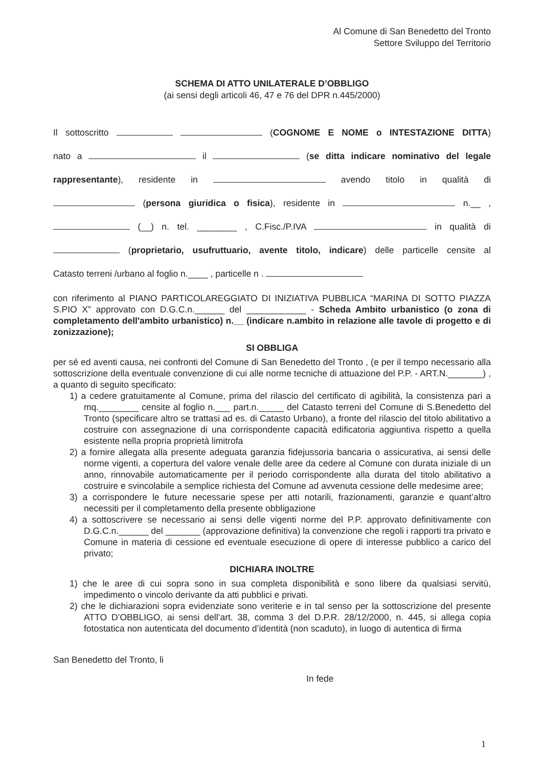Al Comune di San Benedetto del Tronto
Settore Sviluppo del Territorio
SCHEMA DI ATTO UNILATERALE D’OBBLIGO
(ai sensi degli articoli 46, 47 e 76 del DPR n.445/2000)
Il sottoscritto (COGNOME E NOME o INTESTAZIONE DITTA)
nato a il (se ditta indicare nominativo del legale
rappresentante), residente in avendo titolo in qualità di
(persona giuridica o fisica), residente in n.__ ,
(__) n. tel. ________ , C.Fisc./P.IVA in qualità di
(proprietario, usufruttuario, avente titolo, indicare) delle particelle censite al
Catasto terreni /urbano al foglio n.____ , particelle n .
con riferimento al PIANO PARTICOLAREGGIATO DI INIZIATIVA PUBBLICA “MARINA DI SOTTO PIAZZA S.PIO X” approvato con D.G.C.n.______ del ____________ - Scheda Ambito urbanistico (o zona di completamento dell'ambito urbanistico) n.__ (indicare n.ambito in relazione alle tavole di progetto e di zonizzazione);
SI OBBLIGA
per sé ed aventi causa, nei confronti del Comune di San Benedetto del Tronto , (e per il tempo necessario alla sottoscrizione della eventuale convenzione di cui alle norme tecniche di attuazione del P.P. - ART.N._______) , a quanto di seguito specificato:
1) a cedere gratuitamente al Comune, prima del rilascio del certificato di agibilità, la consistenza pari a mq.________ censite al foglio n.___ part.n._____ del Catasto terreni del Comune di S.Benedetto del Tronto (specificare altro se trattasi ad es. di Catasto Urbano), a fronte del rilascio del titolo abilitativo a costruire con assegnazione di una corrispondente capacità edificatoria aggiuntiva rispetto a quella esistente nella propria proprietà limitrofa
2) a fornire allegata alla presente adeguata garanzia fidejussoria bancaria o assicurativa, ai sensi delle norme vigenti, a copertura del valore venale delle aree da cedere al Comune con durata iniziale di un anno, rinnovabile automaticamente per il periodo corrispondente alla durata del titolo abilitativo a costruire e svincolabile a semplice richiesta del Comune ad avvenuta cessione delle medesime aree;
3) a corrispondere le future necessarie spese per atti notarili, frazionamenti, garanzie e quant’altro necessiti per il completamento della presente obbligazione
4) a sottoscrivere se necessario ai sensi delle vigenti norme del P.P. approvato definitivamente con D.G.C.n.______ del _______ (approvazione definitiva) la convenzione che regoli i rapporti tra privato e Comune in materia di cessione ed eventuale esecuzione di opere di interesse pubblico a carico del privato;
DICHIARA INOLTRE
1) che le aree di cui sopra sono in sua completa disponibilità e sono libere da qualsiasi servitù, impedimento o vincolo derivante da atti pubblici e privati.
2) che le dichiarazioni sopra evidenziate sono veriterie e in tal senso per la sottoscrizione del presente ATTO D’OBBLIGO, ai sensi dell’art. 38, comma 3 del D.P.R. 28/12/2000, n. 445, si allega copia fotostatica non autenticata del documento d’identità (non scaduto), in luogo di autentica di firma
San Benedetto del Tronto, li
In fede
1